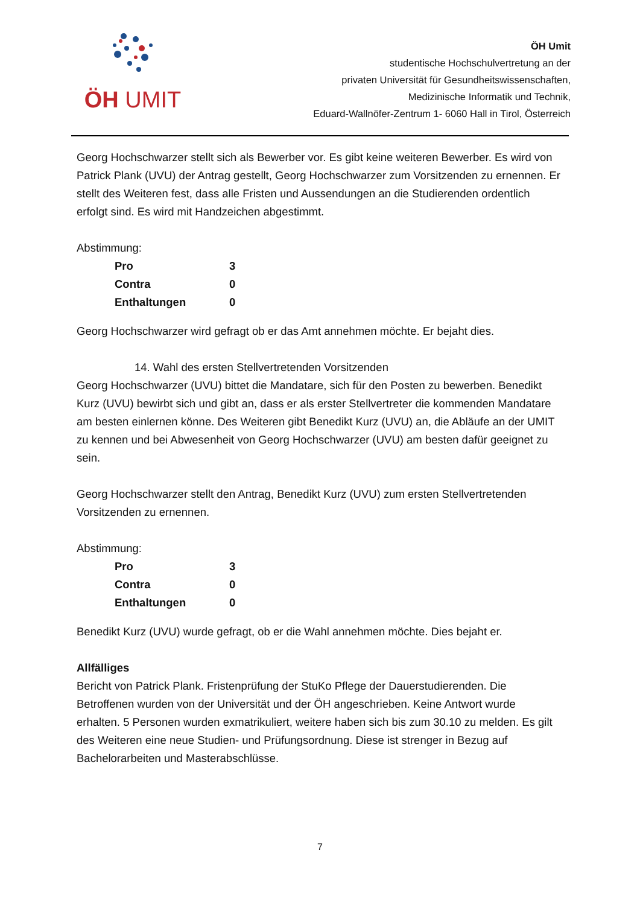ÖH UMIT
ÖH Umit
studentische Hochschulvertretung an der
privaten Universität für Gesundheitswissenschaften,
Medizinische Informatik und Technik,
Eduard-Wallnöfer-Zentrum 1- 6060 Hall in Tirol, Österreich
Georg Hochschwarzer stellt sich als Bewerber vor. Es gibt keine weiteren Bewerber. Es wird von Patrick Plank (UVU) der Antrag gestellt, Georg Hochschwarzer zum Vorsitzenden zu ernennen. Er stellt des Weiteren fest, dass alle Fristen und Aussendungen an die Studierenden ordentlich erfolgt sind. Es wird mit Handzeichen abgestimmt.
Abstimmung:
Pro 3
Contra 0
Enthaltungen 0
Georg Hochschwarzer wird gefragt ob er das Amt annehmen möchte. Er bejaht dies.
14. Wahl des ersten Stellvertretenden Vorsitzenden
Georg Hochschwarzer (UVU) bittet die Mandatare, sich für den Posten zu bewerben. Benedikt Kurz (UVU) bewirbt sich und gibt an, dass er als erster Stellvertreter die kommenden Mandatare am besten einlernen könne. Des Weiteren gibt Benedikt Kurz (UVU) an, die Abläufe an der UMIT zu kennen und bei Abwesenheit von Georg Hochschwarzer (UVU) am besten dafür geeignet zu sein.
Georg Hochschwarzer stellt den Antrag, Benedikt Kurz (UVU) zum ersten Stellvertretenden Vorsitzenden zu ernennen.
Abstimmung:
Pro 3
Contra 0
Enthaltungen 0
Benedikt Kurz (UVU) wurde gefragt, ob er die Wahl annehmen möchte. Dies bejaht er.
Allfälliges
Bericht von Patrick Plank. Fristenprüfung der StuKo Pflege der Dauerstudierenden. Die Betroffenen wurden von der Universität und der ÖH angeschrieben. Keine Antwort wurde erhalten. 5 Personen wurden exmatrikuliert, weitere haben sich bis zum 30.10 zu melden. Es gilt des Weiteren eine neue Studien- und Prüfungsordnung. Diese ist strenger in Bezug auf Bachelorarbeiten und Masterabschlüsse.
7